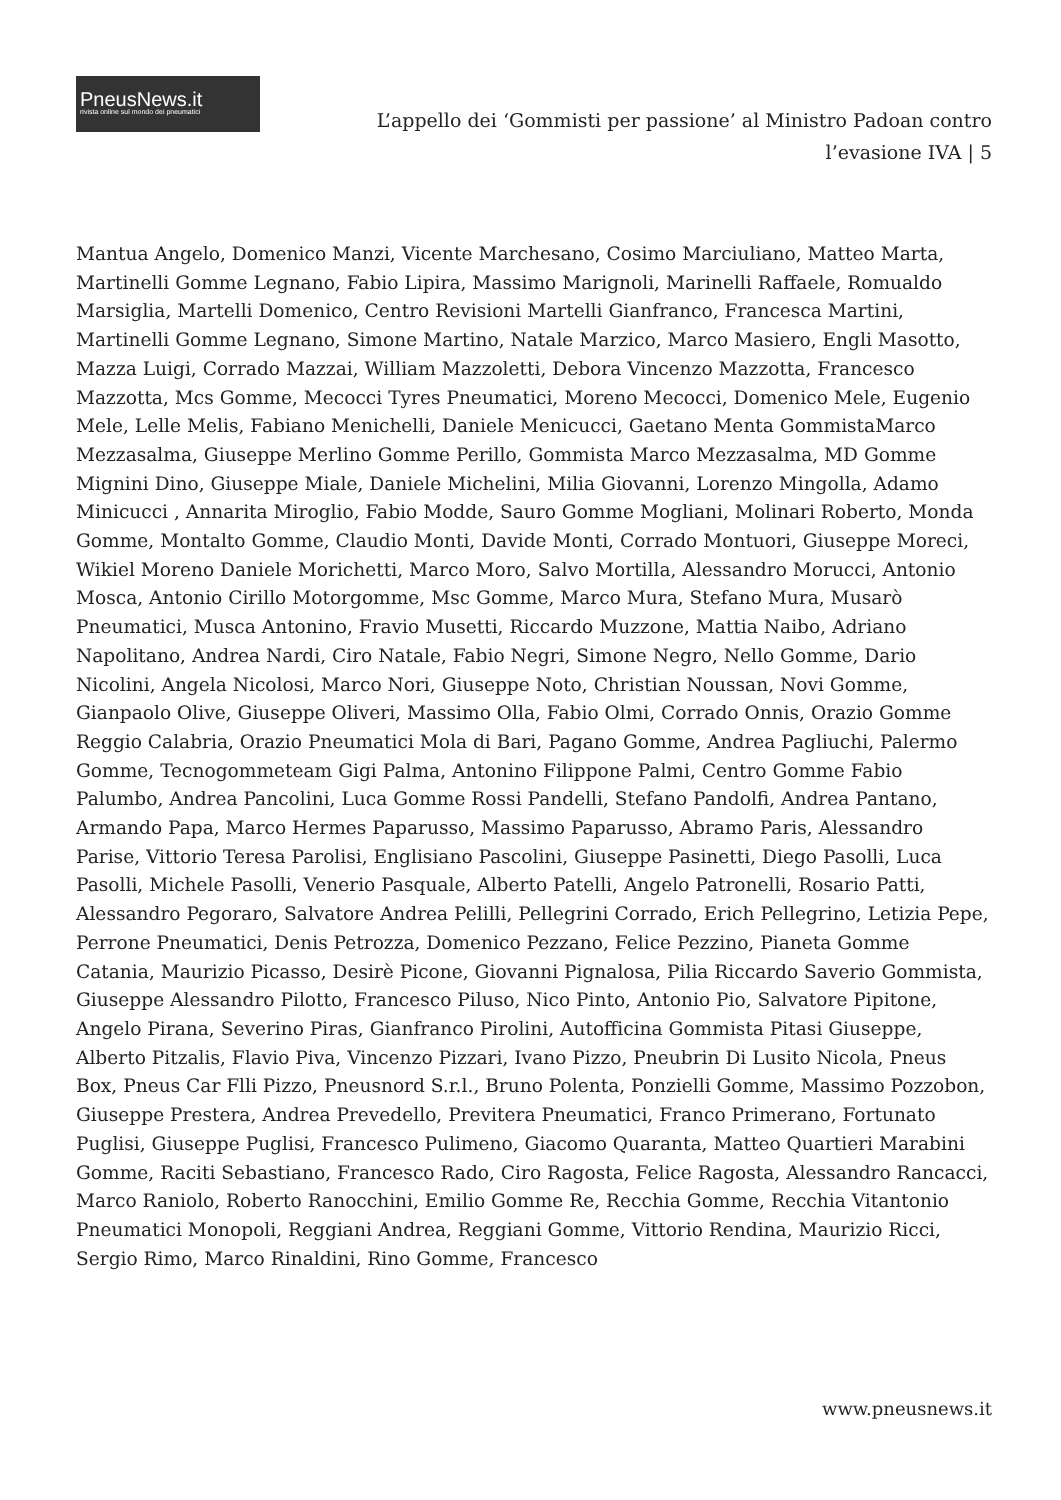PneusNews.it
rivista online sul mondo dei pneumatici
L’appello dei ‘Gommisti per passione’ al Ministro Padoan contro l’evasione IVA | 5
Mantua Angelo, Domenico Manzi, Vicente Marchesano, Cosimo Marciuliano, Matteo Marta, Martinelli Gomme Legnano, Fabio Lipira, Massimo Marignoli, Marinelli Raffaele, Romualdo Marsiglia, Martelli Domenico, Centro Revisioni Martelli Gianfranco, Francesca Martini, Martinelli Gomme Legnano, Simone Martino, Natale Marzico, Marco Masiero, Engli Masotto, Mazza Luigi, Corrado Mazzai, William Mazzoletti, Debora Vincenzo Mazzotta, Francesco Mazzotta, Mcs Gomme, Mecocci Tyres Pneumatici, Moreno Mecocci, Domenico Mele, Eugenio Mele, Lelle Melis, Fabiano Menichelli, Daniele Menicucci, Gaetano Menta GommistaMarco Mezzasalma, Giuseppe Merlino Gomme Perillo, Gommista Marco Mezzasalma, MD Gomme Mignini Dino, Giuseppe Miale, Daniele Michelini, Milia Giovanni, Lorenzo Mingolla, Adamo Minicucci , Annarita Miroglio, Fabio Modde, Sauro Gomme Mogliani, Molinari Roberto, Monda Gomme, Montalto Gomme, Claudio Monti, Davide Monti, Corrado Montuori, Giuseppe Moreci, Wikiel Moreno Daniele Morichetti, Marco Moro, Salvo Mortilla, Alessandro Morucci, Antonio Mosca, Antonio Cirillo Motorgomme, Msc Gomme, Marco Mura, Stefano Mura, Musarò Pneumatici, Musca Antonino, Fravio Musetti, Riccardo Muzzone, Mattia Naibo, Adriano Napolitano, Andrea Nardi, Ciro Natale, Fabio Negri, Simone Negro, Nello Gomme, Dario Nicolini, Angela Nicolosi, Marco Nori, Giuseppe Noto, Christian Noussan, Novi Gomme, Gianpaolo Olive, Giuseppe Oliveri, Massimo Olla, Fabio Olmi, Corrado Onnis, Orazio Gomme Reggio Calabria, Orazio Pneumatici Mola di Bari, Pagano Gomme, Andrea Pagliuchi, Palermo Gomme, Tecnogommeteam Gigi Palma, Antonino Filippone Palmi, Centro Gomme Fabio Palumbo, Andrea Pancolini, Luca Gomme Rossi Pandelli, Stefano Pandolfi, Andrea Pantano, Armando Papa, Marco Hermes Paparusso, Massimo Paparusso, Abramo Paris, Alessandro Parise, Vittorio Teresa Parolisi, Englisiano Pascolini, Giuseppe Pasinetti, Diego Pasolli, Luca Pasolli, Michele Pasolli, Venerio Pasquale, Alberto Patelli, Angelo Patronelli, Rosario Patti, Alessandro Pegoraro, Salvatore Andrea Pelilli, Pellegrini Corrado, Erich Pellegrino, Letizia Pepe, Perrone Pneumatici, Denis Petrozza, Domenico Pezzano, Felice Pezzino, Pianeta Gomme Catania, Maurizio Picasso, Desirè Picone, Giovanni Pignalosa, Pilia Riccardo Saverio Gommista, Giuseppe Alessandro Pilotto, Francesco Piluso, Nico Pinto, Antonio Pio, Salvatore Pipitone, Angelo Pirana, Severino Piras, Gianfranco Pirolini, Autofficina Gommista Pitasi Giuseppe, Alberto Pitzalis, Flavio Piva, Vincenzo Pizzari, Ivano Pizzo, Pneubrin Di Lusito Nicola, Pneus Box, Pneus Car Flli Pizzo, Pneusnord S.r.l., Bruno Polenta, Ponzielli Gomme, Massimo Pozzobon, Giuseppe Prestera, Andrea Prevedello, Previtera Pneumatici, Franco Primerano, Fortunato Puglisi, Giuseppe Puglisi, Francesco Pulimeno, Giacomo Quaranta, Matteo Quartieri Marabini Gomme, Raciti Sebastiano, Francesco Rado, Ciro Ragosta, Felice Ragosta, Alessandro Rancacci, Marco Raniolo, Roberto Ranocchini, Emilio Gomme Re, Recchia Gomme, Recchia Vitantonio Pneumatici Monopoli, Reggiani Andrea, Reggiani Gomme, Vittorio Rendina, Maurizio Ricci, Sergio Rimo, Marco Rinaldini, Rino Gomme, Francesco
www.pneusnews.it